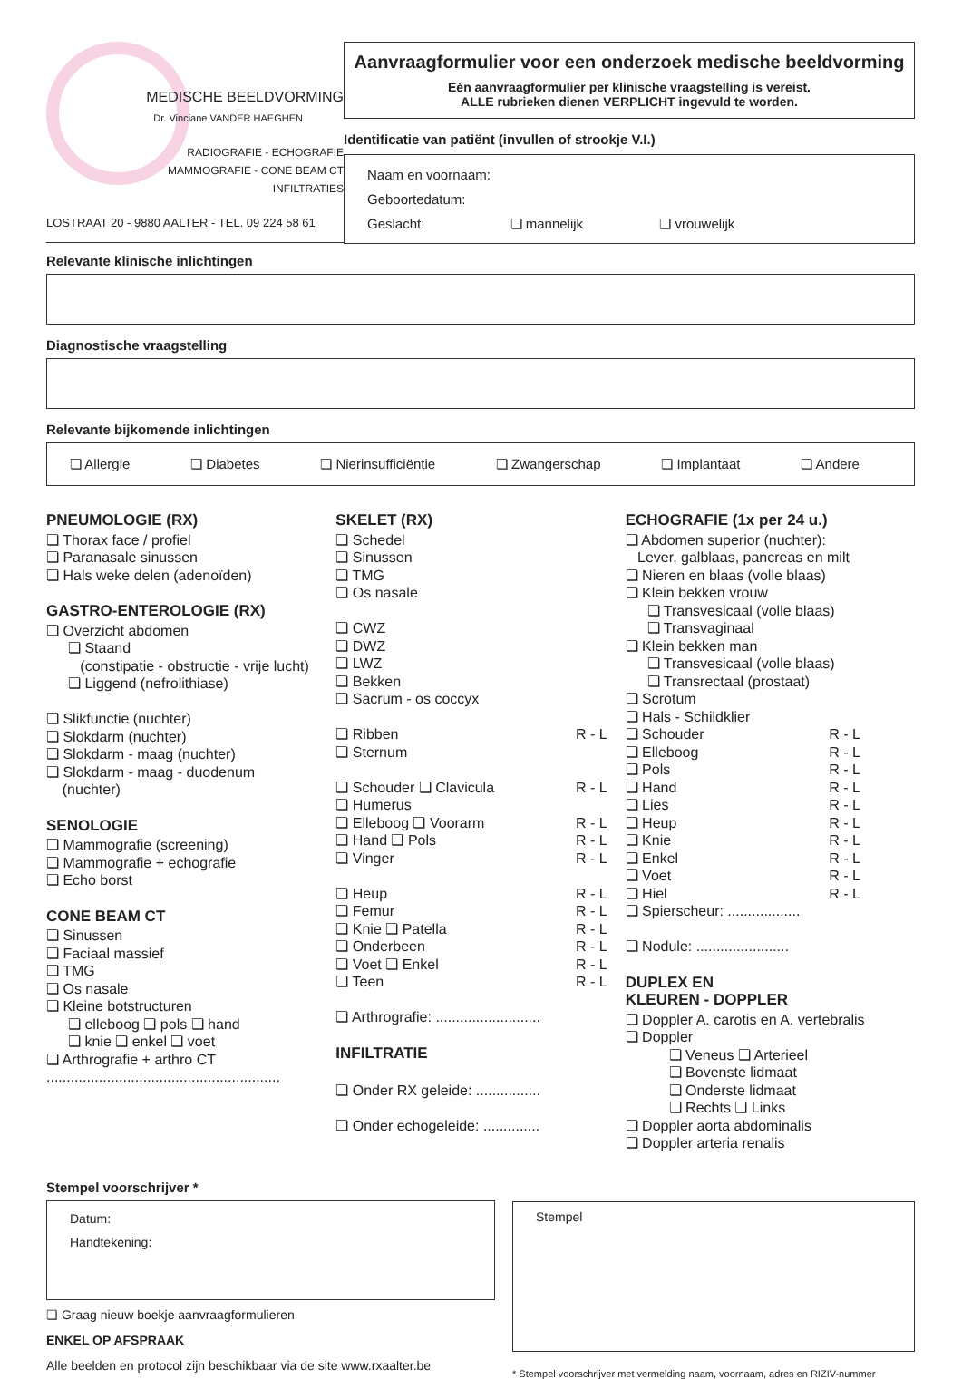MEDISCHE BEELDVORMING
Dr. Vinciane VANDER HAEGHEN
RADIOGRAFIE - ECHOGRAFIE
MAMMOGRAFIE - CONE BEAM CT
INFILTRATIES
LOSTRAAT 20 - 9880 AALTER - TEL. 09 224 58 61
Aanvraagformulier voor een onderzoek medische beeldvorming
Eén aanvraagformulier per klinische vraagstelling is vereist.
ALLE rubrieken dienen VERPLICHT ingevuld te worden.
Identificatie van patiënt (invullen of strookje V.I.)
Naam en voornaam:
Geboortedatum:
Geslacht: ❏ mannelijk ❏ vrouwelijk
Relevante klinische inlichtingen
Diagnostische vraagstelling
Relevante bijkomende inlichtingen
❏ Allergie ❏ Diabetes ❏ Nierinsufficiëntie ❏ Zwangerschap ❏ Implantaat ❏ Andere
PNEUMOLOGIE (RX)
❏ Thorax face / profiel
❏ Paranasale sinussen
❏ Hals weke delen (adenoïden)
GASTRO-ENTEROLOGIE (RX)
❏ Overzicht abdomen
❏ Staand
(constipatie - obstructie - vrije lucht)
❏ Liggend (nefrolithiase)
❏ Slikfunctie (nuchter)
❏ Slokdarm (nuchter)
❏ Slokdarm - maag (nuchter)
❏ Slokdarm - maag - duodenum
(nuchter)
SENOLOGIE
❏ Mammografie (screening)
❏ Mammografie + echografie
❏ Echo borst
CONE BEAM CT
❏ Sinussen
❏ Faciaal massief
❏ TMG
❏ Os nasale
❏ Kleine botstructuren
❏ elleboog ❏ pols ❏ hand
❏ knie ❏ enkel ❏ voet
❏ Arthrografie + arthro CT
..........................................................
SKELET (RX)
❏ Schedel
❏ Sinussen
❏ TMG
❏ Os nasale
❏ CWZ
❏ DWZ
❏ LWZ
❏ Bekken
❏ Sacrum - os coccyx
❏ Ribben R - L
❏ Sternum
❏ Schouder ❏ Clavicula R - L
❏ Humerus
❏ Elleboog ❏ Voorarm R - L
❏ Hand ❏ Pols R - L
❏ Vinger R - L
❏ Heup R - L
❏ Femur R - L
❏ Knie ❏ Patella R - L
❏ Onderbeen R - L
❏ Voet ❏ Enkel R - L
❏ Teen R - L
❏ Arthrografie: ..........................
INFILTRATIE
❏ Onder RX geleide: ................
❏ Onder echogeleide: ..............
ECHOGRAFIE (1x per 24 u.)
❏ Abdomen superior (nuchter):
Lever, galblaas, pancreas en milt
❏ Nieren en blaas (volle blaas)
❏ Klein bekken vrouw
❏ Transvesicaal (volle blaas)
❏ Transvaginaal
❏ Klein bekken man
❏ Transvesicaal (volle blaas)
❏ Transrectaal (prostaat)
❏ Scrotum
❏ Hals - Schildklier
❏ Schouder R - L
❏ Elleboog R - L
❏ Pols R - L
❏ Hand R - L
❏ Lies R - L
❏ Heup R - L
❏ Knie R - L
❏ Enkel R - L
❏ Voet R - L
❏ Hiel R - L
❏ Spierscheur: ..................
❏ Nodule: .......................
DUPLEX EN
KLEUREN - DOPPLER
❏ Doppler A. carotis en A. vertebralis
❏ Doppler
❏ Veneus ❏ Arterieel
❏ Bovenste lidmaat
❏ Onderste lidmaat
❏ Rechts ❏ Links
❏ Doppler aorta abdominalis
❏ Doppler arteria renalis
Stempel voorschrijver *
Datum:
Handtekening:
❏ Graag nieuw boekje aanvraagformulieren
ENKEL OP AFSPRAAK
Alle beelden en protocol zijn beschikbaar via de site www.rxaalter.be
Stempel
* Stempel voorschrijver met vermelding naam, voornaam, adres en RIZIV-nummer